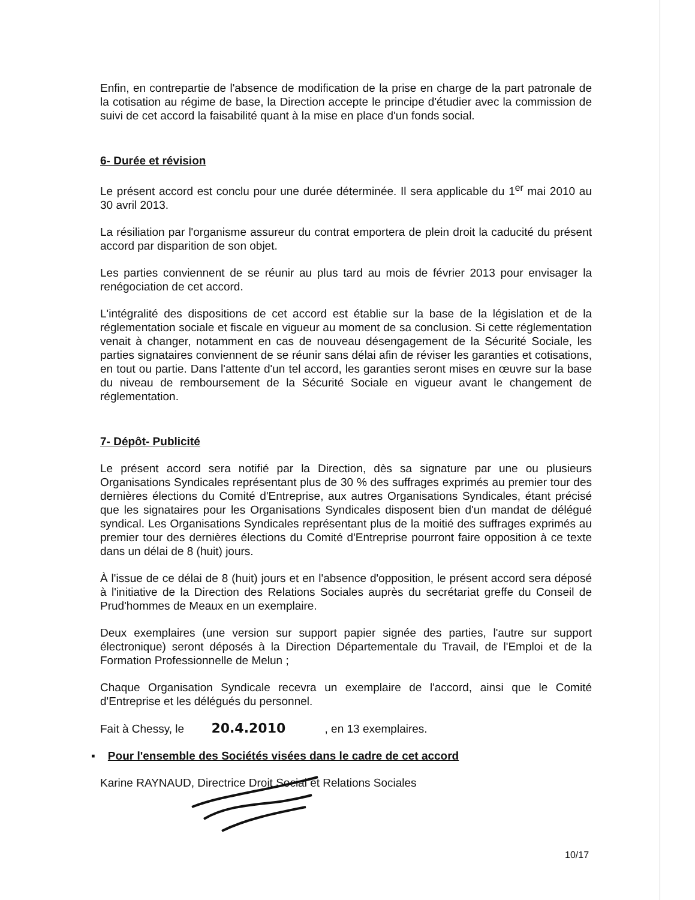Enfin, en contrepartie de l'absence de modification de la prise en charge de la part patronale de la cotisation au régime de base, la Direction accepte le principe d'étudier avec la commission de suivi de cet accord la faisabilité quant à la mise en place d'un fonds social.
6- Durée et révision
Le présent accord est conclu pour une durée déterminée. Il sera applicable du 1<sup>er</sup> mai 2010 au 30 avril 2013.
La résiliation par l'organisme assureur du contrat emportera de plein droit la caducité du présent accord par disparition de son objet.
Les parties conviennent de se réunir au plus tard au mois de février 2013 pour envisager la renégociation de cet accord.
L'intégralité des dispositions de cet accord est établie sur la base de la législation et de la réglementation sociale et fiscale en vigueur au moment de sa conclusion. Si cette réglementation venait à changer, notamment en cas de nouveau désengagement de la Sécurité Sociale, les parties signataires conviennent de se réunir sans délai afin de réviser les garanties et cotisations, en tout ou partie. Dans l'attente d'un tel accord, les garanties seront mises en œuvre sur la base du niveau de remboursement de la Sécurité Sociale en vigueur avant le changement de réglementation.
7- Dépôt- Publicité
Le présent accord sera notifié par la Direction, dès sa signature par une ou plusieurs Organisations Syndicales représentant plus de 30 % des suffrages exprimés au premier tour des dernières élections du Comité d'Entreprise, aux autres Organisations Syndicales, étant précisé que les signataires pour les Organisations Syndicales disposent bien d'un mandat de délégué syndical. Les Organisations Syndicales représentant plus de la moitié des suffrages exprimés au premier tour des dernières élections du Comité d'Entreprise pourront faire opposition à ce texte dans un délai de 8 (huit) jours.
À l'issue de ce délai de 8 (huit) jours et en l'absence d'opposition, le présent accord sera déposé à l'initiative de la Direction des Relations Sociales auprès du secrétariat greffe du Conseil de Prud'hommes de Meaux en un exemplaire.
Deux exemplaires (une version sur support papier signée des parties, l'autre sur support électronique) seront déposés à la Direction Départementale du Travail, de l'Emploi et de la Formation Professionnelle de Melun ;
Chaque Organisation Syndicale recevra un exemplaire de l'accord, ainsi que le Comité d'Entreprise et les délégués du personnel.
Fait à Chessy, le 20.4.2010 , en 13 exemplaires.
▪ Pour l'ensemble des Sociétés visées dans le cadre de cet accord
Karine RAYNAUD, Directrice Droit Social et Relations Sociales
10/17